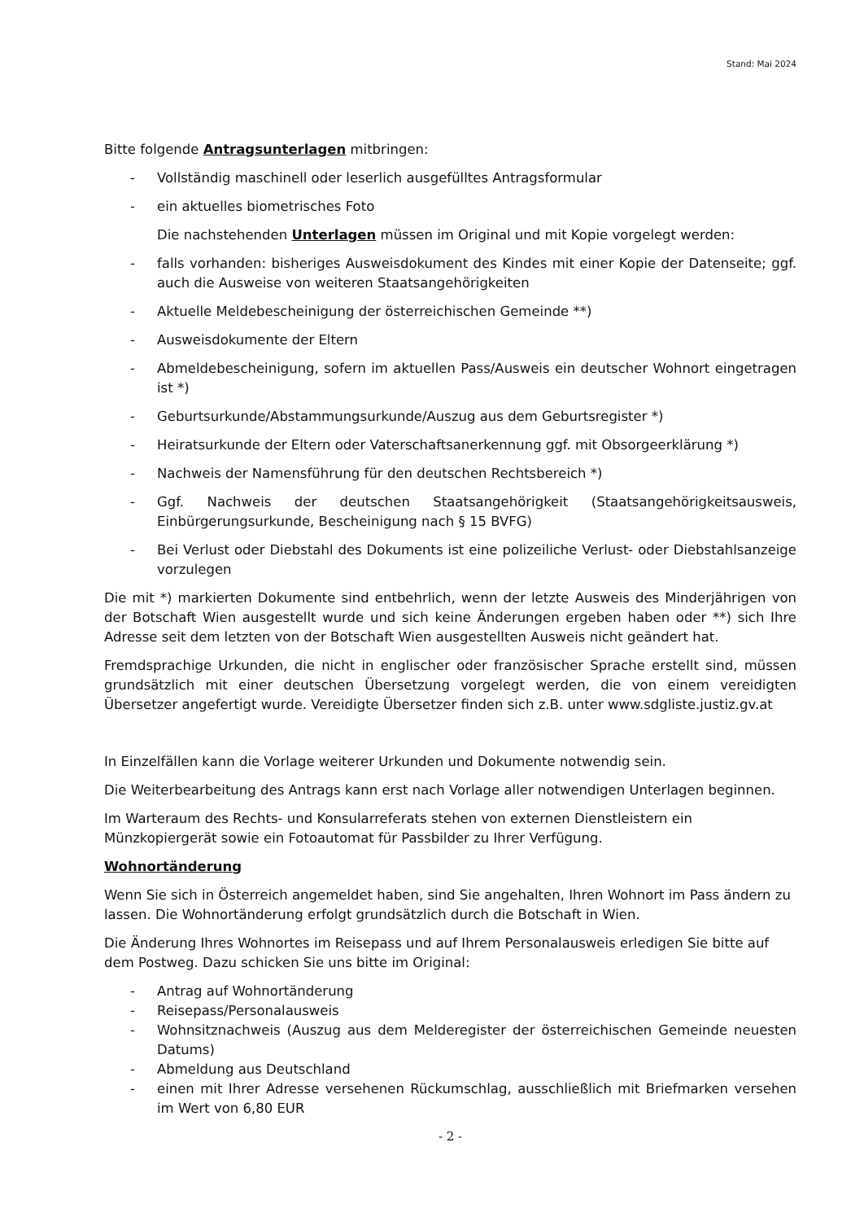Stand: Mai 2024
Bitte folgende Antragsunterlagen mitbringen:
- Vollständig maschinell oder leserlich ausgefülltes Antragsformular
- ein aktuelles biometrisches Foto
Die nachstehenden Unterlagen müssen im Original und mit Kopie vorgelegt werden:
- falls vorhanden: bisheriges Ausweisdokument des Kindes mit einer Kopie der Datenseite; ggf. auch die Ausweise von weiteren Staatsangehörigkeiten
- Aktuelle Meldebescheinigung der österreichischen Gemeinde **)
- Ausweisdokumente der Eltern
- Abmeldebescheinigung, sofern im aktuellen Pass/Ausweis ein deutscher Wohnort eingetragen ist *)
- Geburtsurkunde/Abstammungsurkunde/Auszug aus dem Geburtsregister *)
- Heiratsurkunde der Eltern oder Vaterschaftsanerkennung ggf. mit Obsorgeerklärung *)
- Nachweis der Namensführung für den deutschen Rechtsbereich *)
- Ggf. Nachweis der deutschen Staatsangehörigkeit (Staatsangehörigkeitsausweis, Einbürgerungsurkunde, Bescheinigung nach § 15 BVFG)
- Bei Verlust oder Diebstahl des Dokuments ist eine polizeiliche Verlust- oder Diebstahlsanzeige vorzulegen
Die mit *) markierten Dokumente sind entbehrlich, wenn der letzte Ausweis des Minderjährigen von der Botschaft Wien ausgestellt wurde und sich keine Änderungen ergeben haben oder **) sich Ihre Adresse seit dem letzten von der Botschaft Wien ausgestellten Ausweis nicht geändert hat.
Fremdsprachige Urkunden, die nicht in englischer oder französischer Sprache erstellt sind, müssen grundsätzlich mit einer deutschen Übersetzung vorgelegt werden, die von einem vereidigten Übersetzer angefertigt wurde. Vereidigte Übersetzer finden sich z.B. unter www.sdgliste.justiz.gv.at
In Einzelfällen kann die Vorlage weiterer Urkunden und Dokumente notwendig sein.
Die Weiterbearbeitung des Antrags kann erst nach Vorlage aller notwendigen Unterlagen beginnen.
Im Warteraum des Rechts- und Konsularreferats stehen von externen Dienstleistern ein Münzkopiergerät sowie ein Fotoautomat für Passbilder zu Ihrer Verfügung.
Wohnortänderung
Wenn Sie sich in Österreich angemeldet haben, sind Sie angehalten, Ihren Wohnort im Pass ändern zu lassen. Die Wohnortänderung erfolgt grundsätzlich durch die Botschaft in Wien.
Die Änderung Ihres Wohnortes im Reisepass und auf Ihrem Personalausweis erledigen Sie bitte auf dem Postweg. Dazu schicken Sie uns bitte im Original:
- Antrag auf Wohnortänderung
- Reisepass/Personalausweis
- Wohnsitznachweis (Auszug aus dem Melderegister der österreichischen Gemeinde neuesten Datums)
- Abmeldung aus Deutschland
- einen mit Ihrer Adresse versehenen Rückumschlag, ausschließlich mit Briefmarken versehen im Wert von 6,80 EUR
- 2 -